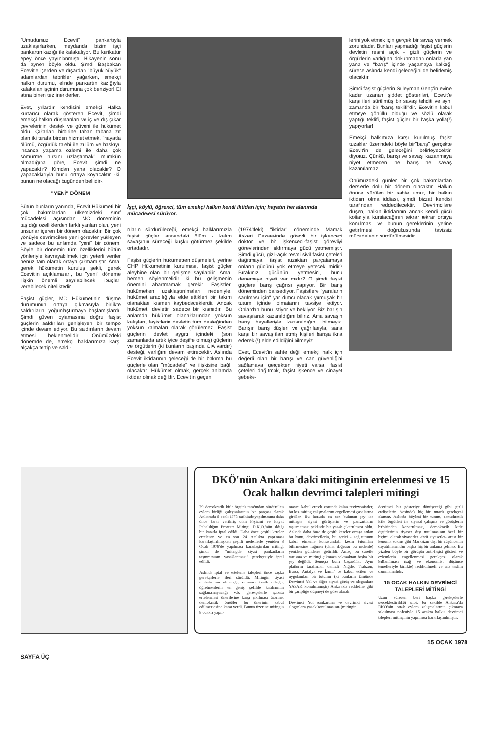"Umudumuz Ecevit" pankartıyla uzaklaşırlarken, meydanda bizim işçi pankartın kazığı ile kalakalıyor. Bu karikatür epey önce yayınlanmıştı. Hikayenin sonu da aynen böyle oldu. Şimdi Başbakan Ecevit'e içerden ve dışardan "büyük büyük" adamlardan tebrikler yağarken, emekçi halkın durumu, elinde pankartın kazığıyla kalakalan işçinin durumuna çok benziyor! El atına binen tez iner derler.
Evet, yıllardır kendisini emekçi Halka kurtarıcı olarak gösteren Ecevit, şimdi emekçi halkın düşmanları ve iç ve dış çıkar çevrelerinin destek ve güveni ile hükümet oldu. Çıkarları birbirine taban tabana zıt olan iki tarafa birden hizmet etmek, "hayatla ölümü, özgürlük talebi ile zulüm ve baskıyı, insanca yaşama özlemi ile daha çok sömürme hırsını uzlaştırmak" mümkün olmadığına göre, Ecevit şimdi ne yapacaktır? Kimden yana olacaktır? O yapacaklarıyla bunu ortaya koyacaktır -ki, bunun ne olacağı bugünden bellidir-.
"YENİ" DÖNEM
Bütün bunların yanında, Ecevit Hükümeti bir çok bakımlardan ülkemizdeki sınıf mücadelesi açısından MC döneminin taşıdığı özelliklerden farklı yanları olan, yeni unsurlar içeren bir dönem olacaktır. Bir çok yönüyle devrimcilere yeni görevler yükleyen ve sadece bu anlamda "yeni" bir dönem. Böyle bir dönemin tüm özelliklerini bütün yönleriyle kavrayabilmek için yeterli veriler henüz tam olarak ortaya çıkmamıştır. Ama, gerek hükümetin kuruluş şekli, gerek Ecevit'in açıklamaları, bu "yeni" döneme ilişkin önemli sayılabilecek ipuçları verebilecek niteliktedir.
Faşist güçler, MC Hükümetinin düşme durumunun ortaya çıkmasıyla birlikte saldırılarını yoğunlaştırmaya başlamışlardı. Şimdi güven oylamasına doğru faşist güçlerin saldırıları genişleyen bir tempo içinde devam ediyor. Bu saldırıların devam etmesi beklenmelidir. Önümüzdeki dönemde de, emekçi halklarımıza karşı alçakça tertip ve saldı-
İşçi, köylü, öğrenci, tüm emekçi halkın kendi iktidarı için; hayatın her alanında mücadelesi sürüyor.
rıların sürdürüleceği, emekçi halklarımızla faşist güçler arasındaki ölüm - kalım savaşının süreceği kuşku götürmez şekilde ortadadır.
Faşist güçlerin hükümetten düşmeleri, yerine CHP Hükümetinin kurulması, faşist güçler aleyhine olan bir gelişme sayılabilir. Ama, hemen söylenmelidir ki bu gelişmenin önemini abartmamak gerekir. Faşistler, hükümetten uzaklaştırılmaları nedeniyle, hükümet aracılığıyla elde ettikleri bir takım olanakları kısmen kaybedeceklerdir. Ancak hükümet, devletin sadece bir kısmıdır. Bu anlamda hükümet olanaklarından yoksun kalışları, faşistlerin devletin tüm desteğinden yoksun kalmaları olarak görülemez. Faşist güçlerin devlet aygıtı içindeki (son zamanlarda artık iyice deşifre olmuş) güçlerin ve örgütlerin (ki bunların başında CIA vardır) desteği, varlığını devam ettirecektir. Aslında Ecevit iktidarının geleceği de bir bakıma bu güçlerle olan "mücadele" ve ilişkisine bağlı olacaktır. Hükümet olmak, gerçek anlamda iktidar olmak değildir. Ecevit'in geçen
(1974'deki) "iktidar" döneminde Mamak Askeri Cezaevinde görevli bir işkenceci doktor ve bir işkenceci-faşist görevliyi görevlerinden aldırmaya gücü yetmemiştir. Şimdi gücü, gizli-açık resmi sivil faşist çeteleri dağıtmaya, faşist tuzakları parçalamaya onların gücünü yok etmeye yetecek midir? Bırakınız gücünün yetmesini, bunu denemeye niyeti var mıdır? O şimdi faşist güçlere barış çağrısı yapıyor. Bir barış döneminden bahsediyor. Faşistlere "yaraların sarılması için" yar dımcı olacak yumuşak bir tutum içinde olmalarını tavsiye ediyor. Onlardan bunu istiyor ve bekliyor. Biz barışın savaşılarak kazanıldığını biliriz. Ama savaşın barış hayalleriyle kazanıldığını bilmeyiz. Barışın barış düşleri ve çağrılarıyla, sana karşı bir savaş ilan etmiş kişileri barışa ikna ederek (!) elde edildiğini bilmeyiz.
Evet, Ecevit'in sahte değil emekçi halk için değerli olan bir barışı ve can güvenliğini sağlamaya gerçekten niyeti varsa, faşist çeteleri dağıtmak, faşist işkence ve cinayet şebeke-
lerini yok etmek için gerçek bir savaş vermek zorundadır. Bunları yapmadığı faşist güçlerin devletin resmi açık - gizli güçlerin ve örgütlerin varlığına dokunmadan onlarla yan yana ve "barış" içinde yaşamaya kalktığı sürece aslında kendi geleceğini de belirlemiş olacaktır.
Şimdi faşist güçlerin Süleyman Genç'in evine kadar uzanan şiddet gösterileri, Ecevit'e karşı ileri sürülmüş bir savaş tehditi ve aynı zamanda bir "barış teklifi"dir. Ecevit'in kabul etmeye gönüllü olduğu ve sözlü olarak yaptığı teklifi, faşist güçler bir başka yolla(!) yapıyorlar!
Emekçi halkımıza karşı kurulmuş faşist tuzaklar üzerindeki böyle bir"barış" gerçekte Ecevit'in de geleceğini belirleyecektir, diyoruz. Çünkü, barışı ve savaşı kazanmaya niyet etmeden ne barış ne savaş kazanılamaz.
Önümüzdeki günler bir çok bakımlardan derslerle dolu bir dönem olacaktır. Halkın önüne sürülen bir sahte umut, bir halkın iktidarı olma iddiası, şimdi bizzat kendisi tarafından reddedilecektir. Devrimcilere düşen, halkın iktidarının ancak kendi gücü kollarıyla kurulacağının tekrar tekrar ortaya konulması ve bunun gereklerinin yerine getirilmesi doğrultusunda tavizsiz mücadelenin sürdürülmesidir.
DKÖ'nün Ankara'daki mitinginin ertelenmesi ve 15 Ocak halkın devrimci talepleri mitingi
29 demokratik kitle örgütü tarafından sürdürülen eylem birliği çalışmalarının bir parçası olarak Ankara'da 8 ocak 1978 tarihinde yapılmasına daha önce karar verilmiş olan Faşizmi ve Hayat Pahalılığını Protesto Mitingi, D.K.Ö.'nün aldığı bir kararla iptal edildi. Daha önce çeşitli kereler ertelenen ve en son 24 Aralıkta yapılması kararlaştırılmışken çeşitli nedenlerle yeniden 8 Ocak 1978'de yapılması kararlaştırılan miting, şimdi de "mitingde siyasi pankartların taşınmasının yasaklanması" gerekçesiyle iptal edildi.
Aslında iptal ve erteleme talepleri önce başka gerekçelerle ileri sürüldü. Mitingin siyasi muhatabının olmadığı, zamanın kısıtlı olduğu, öğretmenlerin en geniş şekilde katılımının sağlanamayacağı v.b. gerekçelerle şubata ertelenmesi önerilerine karşı çıkılması üzerine, demokratik örgütler bu önerinin kabul edilmemesine karar verdi. Bunun üzerine mitingin 8 ocakta yapıl-
masını kabul etmek zorunda kalan revizyonistler, bu kez miting çalışmalarını engellemesi çabalarına girdiler. Bu konuda en son bulunan şey ise mitingte siyasi görüşlerin ve pankartların taşınmaması şeklinde bir yasak çıkartılması oldu. Aslında daha önce de çeşitli kereler ortaya atılan bu konu, devrimcilerin, bu gerici - sağ tutumu kabul etmeme konusundaki kesin tutumları bilinmesine rağmen (daha doğrusu bu nedenle) yeniden gündeme getirildi. Amaç bu suretle tartışma ve mitingi çıkmaza sokmaktan başka bir şey değildi. Sonuçta bunu başardılar. Aynı platform tarafından denizli, Niğde, Trabzon, Bursa, Antalya ve İzmir' de kabul edilen ve uygulanılan bir tutumu (ki bunların tümünde Devrimci Yol ve diğer siyasi görüş ve sloganlara YASAK konulmamıştı) Ankara'da reddetme gibi bir garipliğe düşmeyi de göze alarak!
Devrimci Yol pankartına ve devrimci siyasi sloganlara yasak konulmasının (mitingin
devrimci bir gösteriye dönüşeceği gibi gizli endişelerin ötesinde) hiç bir tutarlı gerekçesi olamaz. Aslında böylesi bir tutum, demokratik kitle örgütleri ile siyasal çalışma ve görüşlerin birbirinden kopartılması, demokratik kitle örgütlerinin siyaset dışı tutulmasının özel bir biçimi olarak siyasetler -üstü siyasetler- arası bir konuma sokma gibi Marksizm dışı bir düşüncenin dayatılmasından başka hiç bir anlama gelmez. Bu yüzden böyle bir görüşün anti-faşist gösteri ve eylemlerin engellenmesi gerekçesi olarak kullanılması (sağ ve ekonomist düşünce temelleriyle birlikte) reddedilmeli ve ona teslim olunmamalıdır.
15 OCAK HALKIN DEVRİMCİ TALEPLERİ MİTİNGİ
Uzun süreden beri başka gerekçelerle gerçekleştirildiği gibi, bu şekilde Ankara'da DKÖ'nin ortak eylem çalışmalarının çıkmaza sokulması nedeniyle 15 ocakta halkın devrimci talepleri mitinginin yapılması kararlaştırılmıştır.
SAYFA ÜÇ 15 OCAK 1978